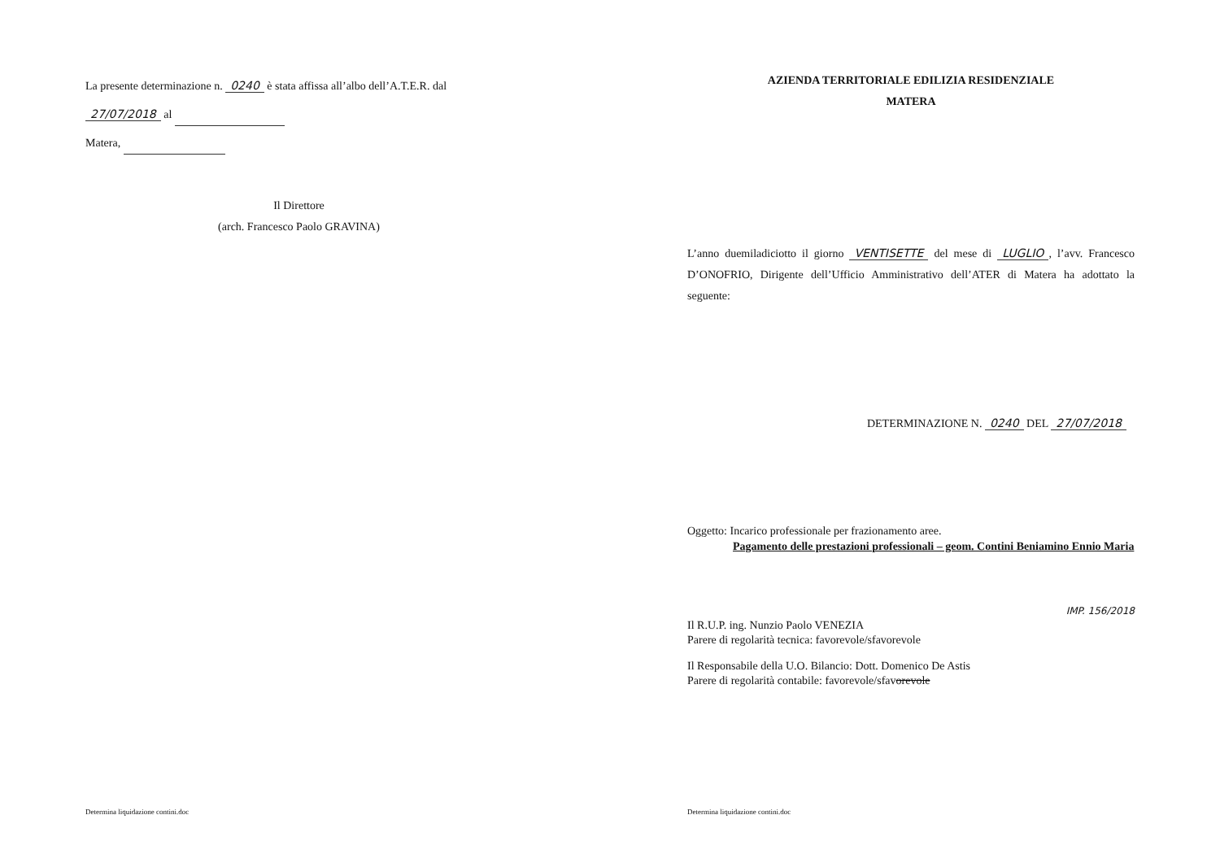La presente determinazione n. 0240 è stata affissa all’albo dell’A.T.E.R. dal
27/07/2018 al
Matera,
Il Direttore
(arch. Francesco Paolo GRAVINA)
Determina liquidazione contini.doc
AZIENDA TERRITORIALE EDILIZIA RESIDENZIALE
MATERA
L’anno duemiladiciotto il giorno VENTISETTE del mese di LUGLIO, l’avv. Francesco D’ONOFRIO, Dirigente dell’Ufficio Amministrativo dell’ATER di Matera ha adottato la seguente:
DETERMINAZIONE N. 0240 DEL 27/07/2018
Oggetto: Incarico professionale per frazionamento aree.
Pagamento delle prestazioni professionali – geom. Contini Beniamino Ennio Maria
IMP. 156/2018
Il R.U.P. ing. Nunzio Paolo VENEZIA
Parere di regolarità tecnica: favorevole/sfavorevole
Il Responsabile della U.O. Bilancio: Dott. Domenico De Astis
Parere di regolarità contabile: favorevole/sfavorevole
Determina liquidazione contini.doc